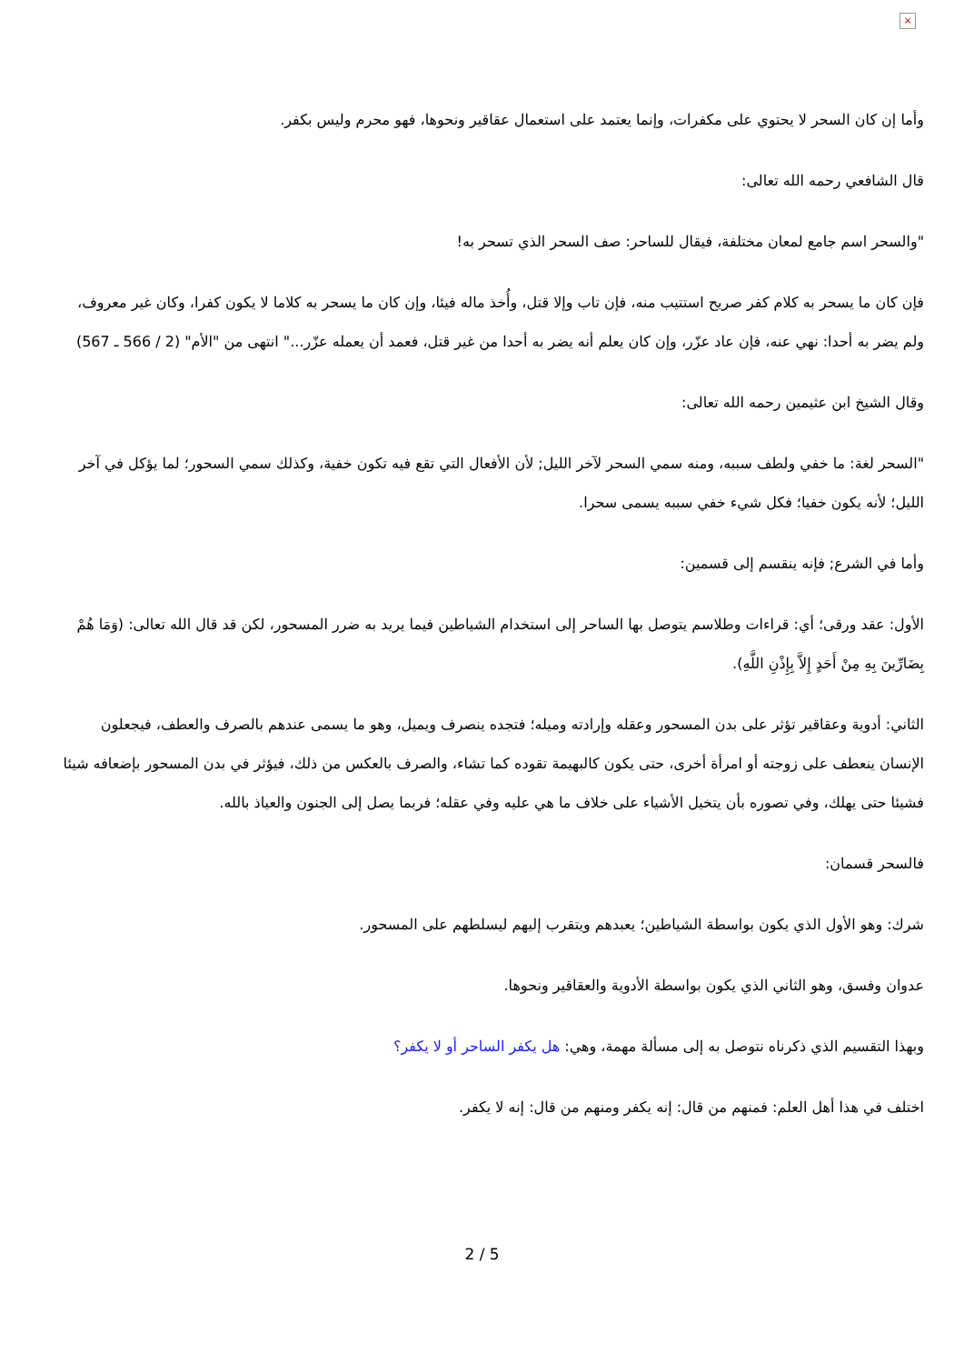×
وأما إن كان السحر لا يحتوي على مكفرات، وإنما يعتمد على استعمال عقاقير ونحوها، فهو محرم وليس بكفر.
قال الشافعي رحمه الله تعالى:
"والسحر اسم جامع لمعان مختلفة، فيقال للساحر: صف السحر الذي تسحر به!
فإن كان ما يسحر به كلام كفر صريح استتيب منه، فإن تاب وإلا قتل، وأُخذ ماله فيئا، وإن كان ما يسحر به كلاما لا يكون كفرا، وكان غير معروف، ولم يضر به أحدا: نهي عنه، فإن عاد عزّر، وإن كان يعلم أنه يضر به أحدا من غير قتل، فعمد أن يعمله عزّر..." انتهى من "الأم" (2 / 566 ـ 567)
وقال الشيخ ابن عثيمين رحمه الله تعالى:
"السحر لغة: ما خفي ولطف سببه، ومنه سمي السحر لآخر الليل; لأن الأفعال التي تقع فيه تكون خفية، وكذلك سمي السحور؛ لما يؤكل في آخر الليل؛ لأنه يكون خفيا؛ فكل شيء خفي سببه يسمى سحرا.
وأما في الشرع; فإنه ينقسم إلى قسمين:
الأول: عقد ورقى؛ أي: قراءات وطلاسم يتوصل بها الساحر إلى استخدام الشياطين فيما يريد به ضرر المسحور، لكن قد قال الله تعالى: (وَمَا هُمْ بِضَارِّينَ بِهِ مِنْ أَحَدٍ إِلاَّ بِإِذْنِ اللَّهِ).
الثاني: أدوية وعقاقير تؤثر على بدن المسحور وعقله وإرادته وميله؛ فتجده ينصرف ويميل، وهو ما يسمى عندهم بالصرف والعطف، فيجعلون الإنسان ينعطف على زوجته أو امرأة أخرى، حتى يكون كالبهيمة تقوده كما تشاء، والصرف بالعكس من ذلك، فيؤثر في بدن المسحور بإضعافه شيئا فشيئا حتى يهلك، وفي تصوره بأن يتخيل الأشياء على خلاف ما هي عليه وفي عقله؛ فربما يصل إلى الجنون والعياذ بالله.
فالسحر قسمان:
شرك: وهو الأول الذي يكون بواسطة الشياطين؛ يعبدهم ويتقرب إليهم ليسلطهم على المسحور.
عدوان وفسق، وهو الثاني الذي يكون بواسطة الأدوية والعقاقير ونحوها.
وبهذا التقسيم الذي ذكرناه نتوصل به إلى مسألة مهمة، وهي: هل يكفر الساحر أو لا يكفر؟
اختلف في هذا أهل العلم: فمنهم من قال: إنه يكفر ومنهم من قال: إنه لا يكفر.
2 / 5